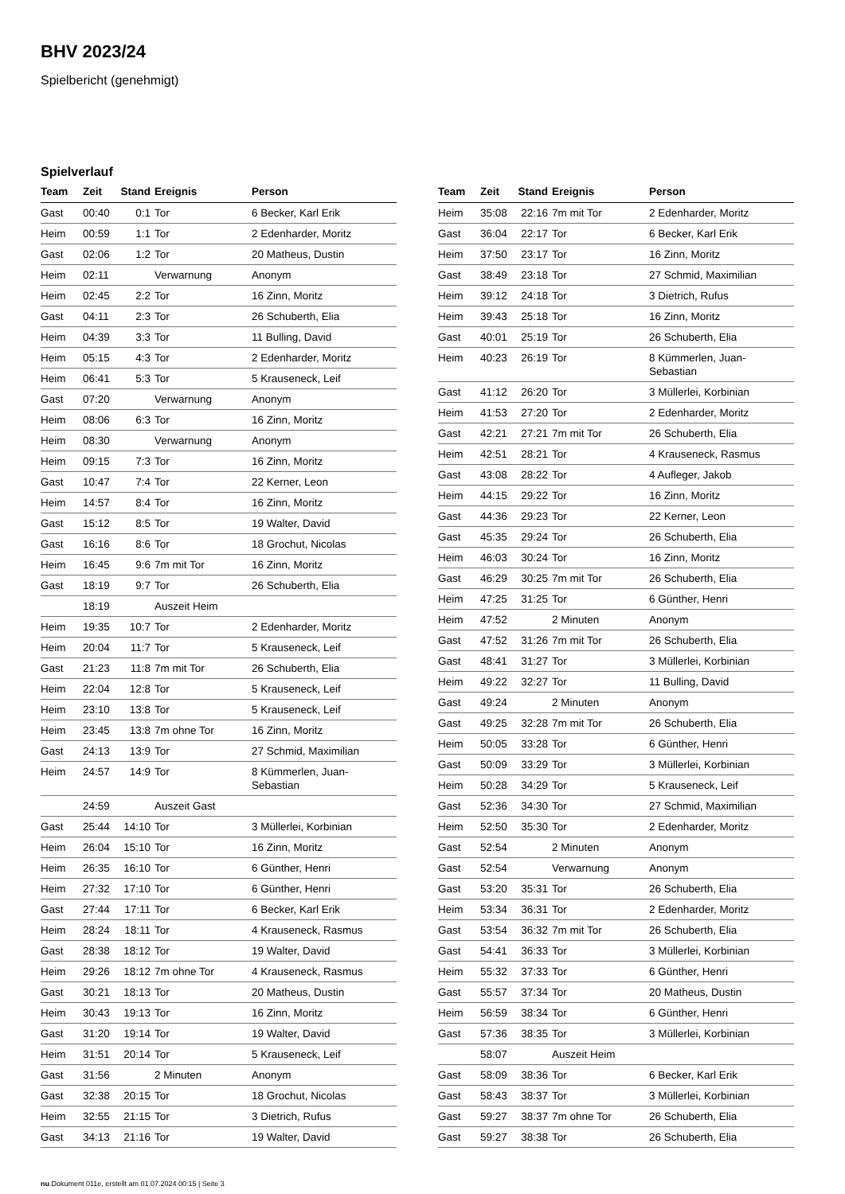BHV 2023/24
Spielbericht (genehmigt)
Spielverlauf
| Team | Zeit | Stand | Ereignis | Person |
| --- | --- | --- | --- | --- |
| Gast | 00:40 | 0:1 | Tor | 6 Becker, Karl Erik |
| Heim | 00:59 | 1:1 | Tor | 2 Edenharder, Moritz |
| Gast | 02:06 | 1:2 | Tor | 20 Matheus, Dustin |
| Heim | 02:11 | | Verwarnung | Anonym |
| Heim | 02:45 | 2:2 | Tor | 16 Zinn, Moritz |
| Gast | 04:11 | 2:3 | Tor | 26 Schuberth, Elia |
| Heim | 04:39 | 3:3 | Tor | 11 Bulling, David |
| Heim | 05:15 | 4:3 | Tor | 2 Edenharder, Moritz |
| Heim | 06:41 | 5:3 | Tor | 5 Krauseneck, Leif |
| Gast | 07:20 | | Verwarnung | Anonym |
| Heim | 08:06 | 6:3 | Tor | 16 Zinn, Moritz |
| Heim | 08:30 | | Verwarnung | Anonym |
| Heim | 09:15 | 7:3 | Tor | 16 Zinn, Moritz |
| Gast | 10:47 | 7:4 | Tor | 22 Kerner, Leon |
| Heim | 14:57 | 8:4 | Tor | 16 Zinn, Moritz |
| Gast | 15:12 | 8:5 | Tor | 19 Walter, David |
| Gast | 16:16 | 8:6 | Tor | 18 Grochut, Nicolas |
| Heim | 16:45 | 9:6 | 7m mit Tor | 16 Zinn, Moritz |
| Gast | 18:19 | 9:7 | Tor | 26 Schuberth, Elia |
| | 18:19 | | Auszeit Heim | |
| Heim | 19:35 | 10:7 | Tor | 2 Edenharder, Moritz |
| Heim | 20:04 | 11:7 | Tor | 5 Krauseneck, Leif |
| Gast | 21:23 | 11:8 | 7m mit Tor | 26 Schuberth, Elia |
| Heim | 22:04 | 12:8 | Tor | 5 Krauseneck, Leif |
| Heim | 23:10 | 13:8 | Tor | 5 Krauseneck, Leif |
| Heim | 23:45 | 13:8 | 7m ohne Tor | 16 Zinn, Moritz |
| Gast | 24:13 | 13:9 | Tor | 27 Schmid, Maximilian |
| Heim | 24:57 | 14:9 | Tor | 8 Kümmerlen, Juan- Sebastian |
| | 24:59 | | Auszeit Gast | |
| Gast | 25:44 | 14:10 | Tor | 3 Müllerlei, Korbinian |
| Heim | 26:04 | 15:10 | Tor | 16 Zinn, Moritz |
| Heim | 26:35 | 16:10 | Tor | 6 Günther, Henri |
| Heim | 27:32 | 17:10 | Tor | 6 Günther, Henri |
| Gast | 27:44 | 17:11 | Tor | 6 Becker, Karl Erik |
| Heim | 28:24 | 18:11 | Tor | 4 Krauseneck, Rasmus |
| Gast | 28:38 | 18:12 | Tor | 19 Walter, David |
| Heim | 29:26 | 18:12 | 7m ohne Tor | 4 Krauseneck, Rasmus |
| Gast | 30:21 | 18:13 | Tor | 20 Matheus, Dustin |
| Heim | 30:43 | 19:13 | Tor | 16 Zinn, Moritz |
| Gast | 31:20 | 19:14 | Tor | 19 Walter, David |
| Heim | 31:51 | 20:14 | Tor | 5 Krauseneck, Leif |
| Gast | 31:56 | | 2 Minuten | Anonym |
| Gast | 32:38 | 20:15 | Tor | 18 Grochut, Nicolas |
| Heim | 32:55 | 21:15 | Tor | 3 Dietrich, Rufus |
| Gast | 34:13 | 21:16 | Tor | 19 Walter, David |
| Team | Zeit | Stand | Ereignis | Person |
| --- | --- | --- | --- | --- |
| Heim | 35:08 | 22:16 | 7m mit Tor | 2 Edenharder, Moritz |
| Gast | 36:04 | 22:17 | Tor | 6 Becker, Karl Erik |
| Heim | 37:50 | 23:17 | Tor | 16 Zinn, Moritz |
| Gast | 38:49 | 23:18 | Tor | 27 Schmid, Maximilian |
| Heim | 39:12 | 24:18 | Tor | 3 Dietrich, Rufus |
| Heim | 39:43 | 25:18 | Tor | 16 Zinn, Moritz |
| Gast | 40:01 | 25:19 | Tor | 26 Schuberth, Elia |
| Heim | 40:23 | 26:19 | Tor | 8 Kümmerlen, Juan- Sebastian |
| Gast | 41:12 | 26:20 | Tor | 3 Müllerlei, Korbinian |
| Heim | 41:53 | 27:20 | Tor | 2 Edenharder, Moritz |
| Gast | 42:21 | 27:21 | 7m mit Tor | 26 Schuberth, Elia |
| Heim | 42:51 | 28:21 | Tor | 4 Krauseneck, Rasmus |
| Gast | 43:08 | 28:22 | Tor | 4 Aufleger, Jakob |
| Heim | 44:15 | 29:22 | Tor | 16 Zinn, Moritz |
| Gast | 44:36 | 29:23 | Tor | 22 Kerner, Leon |
| Gast | 45:35 | 29:24 | Tor | 26 Schuberth, Elia |
| Heim | 46:03 | 30:24 | Tor | 16 Zinn, Moritz |
| Gast | 46:29 | 30:25 | 7m mit Tor | 26 Schuberth, Elia |
| Heim | 47:25 | 31:25 | Tor | 6 Günther, Henri |
| Heim | 47:52 | | 2 Minuten | Anonym |
| Gast | 47:52 | 31:26 | 7m mit Tor | 26 Schuberth, Elia |
| Gast | 48:41 | 31:27 | Tor | 3 Müllerlei, Korbinian |
| Heim | 49:22 | 32:27 | Tor | 11 Bulling, David |
| Gast | 49:24 | | 2 Minuten | Anonym |
| Gast | 49:25 | 32:28 | 7m mit Tor | 26 Schuberth, Elia |
| Heim | 50:05 | 33:28 | Tor | 6 Günther, Henri |
| Gast | 50:09 | 33:29 | Tor | 3 Müllerlei, Korbinian |
| Heim | 50:28 | 34:29 | Tor | 5 Krauseneck, Leif |
| Gast | 52:36 | 34:30 | Tor | 27 Schmid, Maximilian |
| Heim | 52:50 | 35:30 | Tor | 2 Edenharder, Moritz |
| Gast | 52:54 | | 2 Minuten | Anonym |
| Gast | 52:54 | | Verwarnung | Anonym |
| Gast | 53:20 | 35:31 | Tor | 26 Schuberth, Elia |
| Heim | 53:34 | 36:31 | Tor | 2 Edenharder, Moritz |
| Gast | 53:54 | 36:32 | 7m mit Tor | 26 Schuberth, Elia |
| Gast | 54:41 | 36:33 | Tor | 3 Müllerlei, Korbinian |
| Heim | 55:32 | 37:33 | Tor | 6 Günther, Henri |
| Gast | 55:57 | 37:34 | Tor | 20 Matheus, Dustin |
| Heim | 56:59 | 38:34 | Tor | 6 Günther, Henri |
| Gast | 57:36 | 38:35 | Tor | 3 Müllerlei, Korbinian |
| | 58:07 | | Auszeit Heim | |
| Gast | 58:09 | 38:36 | Tor | 6 Becker, Karl Erik |
| Gast | 58:43 | 38:37 | Tor | 3 Müllerlei, Korbinian |
| Gast | 59:27 | 38:37 | 7m ohne Tor | 26 Schuberth, Elia |
| Gast | 59:27 | 38:38 | Tor | 26 Schuberth, Elia |
nu.Dokument 011e, erstellt am 01.07.2024 00:15 | Seite 3